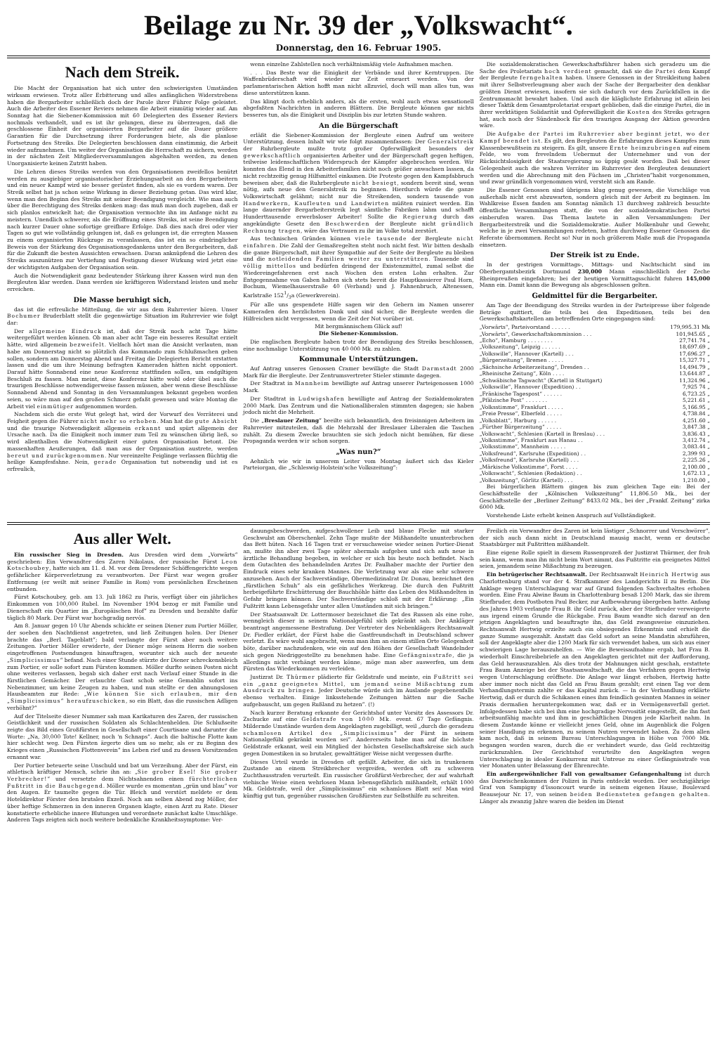Beilage zu Nr. 39 der „Volkswacht“.
Donnerstag, den 16. Februar 1905.
Nach dem Streik.
Die Macht der Organisation hat sich unter den schwierigsten Umständen wirksam erwiesen. Trotz aller Erbitterung und alles anfänglichen Widerstrebens haben die Bergarbeiter schließlich doch der Parole ihrer Führer Folge geleistet. Auch die Arbeiter des Essener Reviers nehmen die Arbeit einmütig wieder auf. Am Sonntag hat die Siebener-Kommission mit 60 Delegierten des Essener Reviers nochmals verhandelt, und es ist ihr gelungen, diese zu überzeugen, daß die geschlossene Einheit der organisierten Bergarbeiter auf die Dauer größere Garantien für die Durchsetzung ihrer Forderungen biete, als die planlose Fortsetzung des Streiks. Die Delegierten beschlossen dann einstimmig, die Arbeit wieder aufzunehmen. Um weiter der Organisation die Herrschaft zu sichern, werden in der nächsten Zeit Mitgliederversammlungen abgehalten werden, zu denen Unorganisierte keinen Zutritt haben.
Die Lehren dieses Streiks werden von den Organisationen zweifellos benützt werden zu ausgiebiger organisatorischer Erziehungsarbeit an den Bergarbeitern und ein neuer Kampf wird sie besser gerüstet finden, als sie es vordem waren. Der Streik selbst hat ja schon seine Wirkung in dieser Beziehung getan. Das wird klar, wenn man den Beginn des Streiks mit seiner Beendigung vergleicht. Wie man auch über die Berechtigung des Streiks denken mag: das muß man doch zugeben, daß er sich planlos entwickelt hat; die Organisation vermochte ihn im Anfange nicht zu meistern. Unendlich schwerer, als die Eröffnung eines Streiks, ist seine Beendigung nach kurzer Dauer ohne sofortige greifbare Erfolge. Daß dies nach drei oder vier Tagen so gut wie vollständig gelungen ist, daß es gelungen ist, die erregten Massen zu einem organisierten Rückzuge zu veranlassen, das ist ein so eindringlicher Beweis von der Stärkung des Organisationsgedankens unter den Bergarbeitern, daß für die Zukunft die besten Aussichten erwachsen. Daran anknüpfend die Lehren des Streiks auszunützen zur Vertiefung und Festigung dieser Wirkung wird jetzt eine der wichtigsten Aufgaben der Organisation sein.
Auch die Notwendigkeit ganz bedeutender Stärkung ihrer Kassen wird nun den Bergleuten klar werden. Dann werden sie kräftigeren Widerstand leisten und mehr erreichen.
Die Masse beruhigt sich,
das ist die erfreuliche Mitteilung, die wir aus dem Ruhrrevier hören. Unser Bochumer Bruderblatt stellt die gegenwärtige Situation im Ruhrrevier wie folgt dar:
Der allgemeine Eindruck ist, daß der Streik noch acht Tage hätte weitergeführt werden können. Ob man aber acht Tage ein besseres Resultat erzielt hätte, wird allgemein bezweifelt. Vielfach hört man die Ansicht verlauten, man habe am Donnerstag nicht so plötzlich das Kommando zum Schlußmachen geben sollen, sondern am Donnerstag Abend und Freitag die Delegierten Bericht erstatten lassen und die um ihre Meinung befragten Kameraden hätten nicht opponiert. Darauf hätte Sonnabend eine neue Konferenz stattfinden sollen, um endgiltigen Beschluß zu fassen. Man meint, diese Konferenz hätte wohl oder übel auch die traurigen Beschlüsse notwendigerweise fassen müssen, aber wenn diese Beschlüsse Sonnabend Abend und Sonntag in den Versammlungen bekannt gegeben worden seien, so wäre man auf den großen Schmerz gefaßt gewesen und wäre Montag die Arbeit viel einmütiger aufgenommen worden.
Nachdem sich die erste Wut gelegt hat, wird der Vorwurf des Verräterei und Feigheit gegen die Führer nicht mehr so erhoben. Man hat die gute Absicht und die traurige Notwendigkeit allgemein erkannt und spürt allgemein der Ursache nach. Da die Einigkeit noch immer zum Teil zu wünschen übrig ließ, so wird allenthalben die Notwendigkeit einer guten Organisation betont. Die massenhaften Aeußerungen, daß man aus der Organisation austrete, werden bereut und zurückgenommen. Nur vereinzelte Feiglinge verlassen flüchtig die heilige Kampfesfahne. Nein, gerade Organisation tut notwendig und ist es erfreulich,
wenn einzelne Zahlstellen noch verhältnismäßig viele Aufnahmen machen.
. . . Das Beste war die Einigkeit der Verbände und ihrer Kerntruppen. Die Waffenbrüderschaft wird wieder zur Zeit erneuert werden. Von der parlamentarischen Aktion hofft man nicht allzuviel, doch will man alles tun, was diese unterstützen kann.
Das klingt doch erheblich anders, als die ersten, wohl auch etwas sensationell abgefaßten Nachrichten in anderen Blättern. Die Bergleute können gar nichts besseres tun, als die Einigkeit und Disziplin bis zur letzten Stunde wahren.
An die Bürgerschaft
erläßt die Siebener-Kommission der Bergleute einen Aufruf um weitere Unterstützung, dessen Inhalt wir wie folgt zusammenfassen: Der Generalstreik der Ruhrbergleute mußte trotz großer Opferwilligkeit besonders der gewerkschaftlich organisierten Arbeiter und der Bürgerschaft gegen heftigen, teilweise leidenschaftlichen Widerspruch der Kämpfer abgebrochen werden. Wir konnten das Elend in den Arbeiterfamilien nicht noch größer anwachsen lassen, da nicht rechtzeitig genug Hilfsmittel einkamen. Die Proteste gegen den Kampfabbruch beweisen aber, daß die Ruhrbergleute nicht besiegt, sondern bereit sind, wenn nötig, aufs neue den Generalstreik zu beginnen. Hierdurch würde die ganze Volkswirtschaft gelähmt; nicht nur die Streikenden, sondern tausende von Handwerkern, Kaufleuten und Landwirten müßten ruiniert werden. Ein lange dauernder Bergarbeiterstreik legt sämtliche Fabriken lahm und schafft Hunderttausende erwerbsloser Arbeiter! Sollte die Regierung durch das angekündigte Gesetz den Beschwerden der Bergleute nicht gründlich Rechnung tragen, wäre das Vertrauen zu ihr im Volke total zerstört.
Aus technischen Gründen können viele tausende der Bergleute nicht einfahren. Die Zahl der Gemaßregelten steht noch nicht fest. Wir bitten deshalb die ganze Bürgerschaft, mit ihrer Sympathie auf der Seite der Bergleute zu bleiben und die notleidenden Familien weiter zu unterstützen. Tausende sind völlig mittellos und bedürfen dringend der Existenzmittel, zumal selbst die Wiedereingefahrenen erst nach Wochen den ersten Lohn erhalten. Zur Entgegennahme von Gaben halten sich stets bereit die Hauptkassierer Paul Horn, Bochum, Wiemelhauserstraße 40 (Verband) und J. Fahnenbruch, Altenessen, Karlstraße 1521/3a (Gewerkverein).
Für alle uns gespendete Hilfe sagen wir den Gebern im Namen unserer Kameraden den herzlichsten Dank und sind sicher, die Bergleute werden die Hilfreichen nicht vergessen, wenn die Zeit der Not vorüber ist.
Mit bergmännischem Glück auf!
Die Siebener-Kommission.
Die englischen Bergleute haben trotz der Beendigung des Streiks beschlossen, eine nochmalige Unterstützung von 40 000 Mk. zu zahlen.
Kommunale Unterstützungen.
Auf Antrag unseres Genossen Cramer bewilligte die Stadt Darmstadt 2000 Mark für die Bergleute. Der Zentrumsvertreter Stieler stimmte dagegen.
Der Stadtrat in Mannheim bewilligte auf Antrag unserer Parteigenossen 1000 Mark.
Der Stadtrat in Ludwigshafen bewilligte auf Antrag der Sozialdemokraten 2000 Mark. Das Zentrum und die Nationalliberalen stimmten dagegen; sie haben jedoch nicht die Mehrheit.
Die „Breslauer Zeitung“ beeilte sich bekanntlich, den freisinnigen Arbeitern im Ruhrrevier mitzuteilen, daß die Mehrzahl der Breslauer Liberalen die Taschen zuhält. Zu diesem Zwecke brauchten sie sich jedoch nicht bemühen, für diese Propaganda werden wir schon sorgen.
„Was nun?“
Aehnlich wie wir in unserem Leiter vom Montag äußert sich das Kieler Parteiorgan, die „Schleswig-Holstein'sche Volkszeitung“:
Die sozialdemokratischen Gewerkschaftsführer haben sich geradezu um die Sache des Proletariats hoch verdient gemacht, daß sie die Partei dem Kampf der Bergleute ferngehalten haben. Unsere Genossen in der Streikleitung haben mit ihrer Selbstverleugnung aber auch der Sache der Bergarbeiter den denkbar größten Dienst erwiesen, insofern sie sich dadurch vor dem Zurückfallen in die Zentrumsmacht bewahrt haben. Und auch die kläglichste Erfahrung ist allein bei dieser Taktik dem Gesamtproletariat erspart geblieben, daß die einzige Partei, die in ihrer werktätigen Solidarität und Opferwilligkeit die Kosten des Streiks getragen hat, auch noch der Sündenbock für den traurigen Ausgang der Aktion geworden wäre.
Die Aufgabe der Partei im Ruhrrevier aber beginnt jetzt, wo der Kampf beendet ist. Es gilt, den Bergleuten die Erfahrungen dieses Kampfes zum Klassenbewußtsein zu steigern. Es gilt, unsere Ernte heimzubringen auf einem Felde, wo vom frevelndem Uebermut der Unternehmer und von der Rücksichtslosigkeit der Staatsregierung so üppig gesät worden. Daß bei dieser Gelegenheit auch die wahren Verräter im Ruhrrevier den Bergleuten denunziert werden und die Abrechnung mit den Füchsen im „Christen“habit vorgenommen, und zwar gründlich vorgenommen wird, versteht sich am Rande.
Die Essener Genossen sind übrigens klug genug gewesen, die Vorschläge von außerhalb nicht erst abzuwarten, sondern gleich mit der Arbeit zu beginnen. Im Wahlkreise Essen fanden am Sonntag nämlich 13 durchweg zahlreich besuchte öffentliche Versammlungen statt, die von der sozialdemokratischen Partei einberufen waren. Das Thema lautete in allen Versammlungen: Der Bergarbeiterstreik und die Sozialdemokratie. Außer Molkenbuhr und Gewehr, welche in je zwei Versammlungen redeten, hatten durchweg Essener Genossen die Referate übernommen. Recht so! Nur in noch größerem Maße muß die Propaganda einsetzen.
Der Streik ist zu Ende.
In der gestrigen Vormittags-, Mittags- und Nachtschicht sind im Oberbergamtsbezirk Dortmund 230,000 Mann einschließlich der Zeche Rheinpreußen eingefahren; bei der heutigen Vormittagsschicht fuhren 145,000 Mann ein. Damit kann die Bewegung als abgeschlossen gelten.
Geldmittel für die Bergarbeiter.
Am Tage der Beendigung des Streiks wurden in der Parteipresse über folgende Beträge quittiert, die teils bei den Expeditionen, teils bei den Gewerkschaftskartellen am betreffenden Orte eingegangen sind:
| „Vorwärts“, Parteivorstand . . . . . . | 179,995.31 Mk |
| „Vorwärts“, Gewerkschaftskommission . . . | 101,945.65 „ |
| „Echo“, Hamburg . . . . . . . . | 27,741.74 „ |
| „Volkszeitung“, Leipzig . . . . . . | 18,697.69 „ |
| „Volkswille“, Hannover (Kartell) . . . | 17,696.27 „ |
| „Bürgerzeitung“, Bremen . . . . . | 15,327.71 „ |
| „Sächsische Arbeiterzeitung“, Dresden . . | 14,494.79 „ |
| „Rheinische Zeitung“, Köln . . . . | 13,644.87 „ |
| „Schwäbische Tagwacht“ (Kartell in Stuttgart) | 11,324.96 „ |
| „Volkswille“, Hannover (Expedition) . . | 7,925 74 „ |
| „Fränkische Tagespost“ . . . . . . | 6,723.25 „ |
| „Pfälzische Post“ . . . . . . . | 5,221.61 „ |
| „Volksstimme“, Frankfurt . . . . . | 5,166.95 „ |
| „Freie Presse“, Elberfeld . . . . . | 4,738.84 „ |
| „Volksblatt“, Harburg . . . . . . | 4,251.60 „ |
| „Fürther Bürgerzeitung“ . . . . . | 3,847.38 „ |
| „Volkswacht“, Schlesien (Kartell in Breslau) . . . | 3,836.43 „ |
| „Volksstimme“, Frankfurt aus Hanau . . | 3,412.74 „ |
| „Volksstimme“, Mannheim . . . . . | 3,083.44 „ |
| „Volksfreund“, Karlsruhe (Expedition) . . | 2,399 93 „ |
| „Volksfreund“, Karlsruhe (Kartell) . . . | 2,225.26 „ |
| „Märkische Volksstimme“, Forst . . . . | 2,100.00 „ |
| „Volkswacht“, Schlesien (Redaktion) . . | 1,672.13 „ |
| „Volkszeitung“, Görlitz (Kartell) . . . | 1,210.00 „ |
Bei bürgerlichen Blättern gingen bis zum gleichen Tage ein: Bei der Geschäftsstelle der „Kölnischen Volkszeitung“ 11,806.50 Mk., bei der Geschäftsstelle der „Berliner Zeitung“ 8433.02 Mk., bei der „Frankf. Zeitung“ zirka 6000 Mk.
Vorstehende Liste erhebt keinen Anspruch auf Vollständigkeit.
Aus aller Welt.
Ein russischer Sieg in Dresden. Aus Dresden wird dem „Vorwärts“ geschrieben: Ein Verwandter des Zaren Nikolaus, der russische Fürst Leon Kotschoubey, hatte sich am 11. d. M. vor dem Dresdener Schöffengerichte wegen gefährlicher Körperverletzung zu verantworten. Der Fürst war wegen großer Entfernung (er weilt mit seiner Familie in Rom) vom persönlichen Erscheinen entbunden.
Fürst Kotschoubey, geb. am 13. Juli 1862 zu Paris, verfügt über ein jährliches Einkommen von 100,000 Rubel. Im November 1904 bezog er mit Familie und Dienerschaft ein Quartier im „Europäischen Hof“ zu Dresden und bezahlte dafür täglich 80 Mark. Der Fürst war hochgradig nervös.
Am 8. Januar gegen 10 Uhr Abends schickte er seinen Diener zum Portier Möller, der soeben den Nachtdienst angetreten, und ließ Zeitungen holen. Der Diener brachte das „Berl. Tageblatt“; bald verlangte der Fürst aber noch weitere Zeitungen. Portier Möller erwiderte, der Diener möge seinem Herrn die soeben eingetroffenen Postsendungen hinauftragen, worunter sich auch der neueste „Simplicissimus“ befand. Nach einer Stunde stürzte der Diener schreckensbleich zum Portier, er solle sofort zum Fürsten kommen. Möller durfte seinen Posten nicht ohne weiteres verlassen, begab sich daher erst nach Verlauf einer Stunde in die fürstlichen Gemächer. Der erlauchte Gast schob seine Gemahlin sofort ins Nebenzimmer, um keine Zeugen zu haben, und nun stellte er den ahnungslosen Hausbeamten zur Rede: „Wie können Sie sich erlauben, mir den „Simplicissimus“ heraufzuschicken, so ein Blatt, das die russischen Adligen verhöhnt?“
Auf der Titelseite dieser Nummer sah man Karikaturen des Zaren, der russischen Geistlichkeit und der russischen Soldaten als Schlachtenhelden. Die Schlußseite zeigte das Bild eines Großfürsten in Gesellschaft einer Courtisane und darunter die Worte: „Na, 30,000 Tote! Kellner, noch 'n Schnaps“. Auch die baltische Flotte kam hier schlecht weg. Den Fürsten ärgerte dies um so mehr, als er zu Beginn des Krieges einen „Russischen Flottenverein“ ins Leben rief und zu dessen Vorsitzenden ernannt war.
Der Portier beteuerte seine Unschuld und bat um Verzeihung. Aber der Fürst, ein athletisch kräftiger Mensch, schrie ihn an: „Sie grober Esel! Sie grober Verbrecher!“ und versetzte dem Nichtsahnenden einen fürchterlichen Fußtritt in die Bauchgegend. Möller wurde es momentan „grün und blau“ vor den Augen. Er taumelte gegen die Tür. Bleich und verstört meldete er dem Hoteldirektor Förster den brutalen Exzeß. Noch am selben Abend zog Möller, der über heftige Schmerzen in den inneren Organen klagte, einen Arzt zu Rate. Dieser konstatierte erhebliche innere Blutungen und verordnete zunächst kalte Umschläge. Anderen Tags zeigten sich noch weitere bedenkliche Krankheitssymptome: Ver-
dauungsbeschwerden, aufgeschwollener Leib und blaue Flecke mit starker Geschwulst am Oberschenkel. Zehn Tage mußte der Mißhandelte ununterbrochen das Bett hüten. Nach 16 Tagen trat er versuchsweise wieder seinen Portier-Dienst an, mußte ihn aber zwei Tage später abermals aufgeben und sich aufs neue in ärztliche Behandlung begeben, in welcher er sich bis heute noch befindet. Nach dem Gutachten des behandelnden Arztes Dr. Faulhaber machte der Portier den Eindruck eines sehr kranken Mannes. Die Verletzung war als eine sehr schwere anzusehen. Auch der Sachverständige, Obermedizinalrat Dr. Donau, bezeichnet den „fürstlichen Schuh“ als ein gefährliches Werkzeug. Die durch den Fußtritt herbeigeführte Erschütterung der Bauchhöhle hätte das Leben des Mißhandelten in Gefahr bringen können. Der Sachverständige schloß mit der Erklärung: „Ein Fußtritt kann Lebensgefahr unter allen Umständen mit sich bringen.“
Der Staatsanwalt Dr. Lottermoser bezeichnet die Tat des Russen als eine rohe, wenngleich dieser in seinem Nationalgefühl sich gekränkt sah. Der Ankläger beantragt angemessene Bestrafung. Der Vertreter des Nebenklägers Rechtsanwalt Dr. Fiedler erklärt, der Fürst habe die Gastfreundschaft in Deutschland schwer verletzt. Es wäre wohl angebracht, wenn man ihm an einem stillen Orte Gelegenheit böte, darüber nachzudenken, wie ein auf den Höhen der Gesellschaft Wandelnder sich gegen Niedriggestellte zu benehmen habe. Eine Gefängnisstrafe, die ja allerdings nicht verhängt werden könne, möge man aber auswerfen, um dem Fürsten das Wiederkommen zu verleiden.
Justizrat Dr. Thürmer plädierte für Geldstrafe und meinte, ein Fußtritt sei ein „ganz geeignetes Mittel, um jemand seine Mißachtung zum Ausdruck zu bringen. Jeder Deutsche würde sich im Auslande gegebenenfalls ebenso verhalten. Einige linksstehende Zeitungen hätten nur die Sache aufgebauscht, um gegen Rußland zu hetzen“. (!)
Nach kurzer Beratung erkannte der Gerichtshof unter Vorsitz des Assessors Dr. Zschucke auf eine Geldstrafe von 1000 Mk. event. 67 Tage Gefängnis. Mildernde Umstände wurden dem Angeklagten zugebilligt, weil „durch die geradezu schamlosen Artikel des „Simplicissimus“ der Fürst in seinem Nationalgefühl gekränkt worden sei“. Andererseits habe man auf die höchste Geldstrafe erkannt, weil ein Mitglied der höchsten Gesellschaftskreise sich auch gegen Domestiken in so brutaler, gewalttätiger Weise nicht vergessen durfte.
Dieses Urteil wurde in Dresden oft gefällt. Arbeiter, die sich in trunkenem Zustande an einem Streikbrecher vergreifen, werden oft zu schweren Zuchthausstrafen verurteilt. Ein russischer Großfürst-Verbrecher, der auf wahrhaft viehische Weise einen wehrlosen Mann lebensgefährlich mißhandelt, erhält 1000 Mk. Geldstrafe, weil der „Simplicissimus“ ein schamloses Blatt sei! Man wird künftig gut tun, gegenüber russischen Großfürsten zur Selbsthilfe zu schreiten.
Freilich ein Verwandter des Zaren ist kein lästiger „Schnorrer und Verschwörer“, der sich auch dann nicht in Deutschland mausig macht, wenn er deutsche Staatsbürger mit Fußtritten mißhandelt.
Eine eigene Rolle spielt in diesem Russenprozeß der Justizrat Thürmer, der froh sein kann, wenn man ihn nicht beim Wort nimmt, das Fußtritte ein geeignetes Mittel seien, jemandem seine Mißachtung zu bezeugen.
Ein betrügerischer Rechtsanwalt. Der Rechtsanwalt Heinrich Hertwig aus Charlottenburg stand vor der 4. Strafkammer des Landgerichts II zu Berlin. Die Anklage wegen Unterschlagung war auf Grund folgenden Sachverhaltes erhoben worden. Eine Frau Alwine Baum in Charlottenburg besaß 1200 Mark, das sie ihrem Stiefbruder, dem Postboten Paul Becker, zur Aufbewahrung übergeben hatte. Anfang des Jahres 1903 verlangte Frau B. ihr Geld zurück, aber der Stiefbruder verweigerte aus irgend einem Grunde die Rückgabe. Frau Baum wandte sich darauf an den jetzigen Angeklagten und beauftragte ihn, das Geld zwangsweise einzuziehen. Rechtsanwalt Hertwig erzielte auch ein obsiegendes Erkenntnis und erhielt die ganze Summe ausgezahlt. Anstatt das Geld sofort an seine Mandatin abzuführen, soll der Angeklagte aber die 1200 Mark für sich verwendet haben, um sich aus einer schwierigen Lage herauszuhelfen. — Wie die Beweisaufnahme ergab, hat Frau B. wiederholt Einschreibebriefe an den Angeklagten gerichtet mit der Aufforderung, das Geld herauszuzahlen. Als dies trotz der Mahnungen nicht geschah, erstattete Frau Baum Anzeige bei der Staatsanwaltschaft, die das Verfahren gegen Hertwig wegen Unterschlagung eröffnete. Die Anlage war längst erhoben, Hertwig hatte aber immer noch nicht das Geld an Frau Baum gezahlt; erst einen Tag vor dem Verhandlungstermin zahlte er das Kapital zurück. — In der Verhandlung erklärte Hertwig, daß er durch die Schikanen eines ihm feindlich gesinnten Mannes in seiner Praxis dermaßen heruntergekommen war, daß er in Vermögensverfall geriet. Infolgedessen habe sich bei ihm eine hochgradige Nervosität eingestellt, die ihn fast arbeitsunfähig machte und ihm in geschäftlichen Dingen jede Klarheit nahm. In diesem Zustande könne er vielleicht jenes Geld, ohne im Augenblick die Folgen seiner Handlung zu erkennen, zu seinem Nutzen verwendet haben. Zu dem allen kam noch, daß in seinem Bureau Unterschlagungen in Höhe von 7000 Mk. begangen worden waren, durch die er verhindert wurde, das Geld rechtzeitig zurückzuzahlen. Der Gerichtshof verurteilte den Angeklagten wegen Unterschlagung in idealer Konkurrenz mit Untreue zu einer Gefängnisstrafe von vier Monaten unter Belassung der Ehrenrechte.
Ein außergewöhnlicher Fall von gewaltsamer Gefangenhaltung ist durch das Dazwischenkommen der Polizei in Paris entdeckt worden. Der sechzigjährige Graf von Sampigny d'Issoncourt wurde in seinem eigenen Hause, Boulevard Beausejour Nr. 17, von seinen beiden Bediensteten gefangen gehalten. Länger als zwanzig Jahre waren die beiden im Dienst